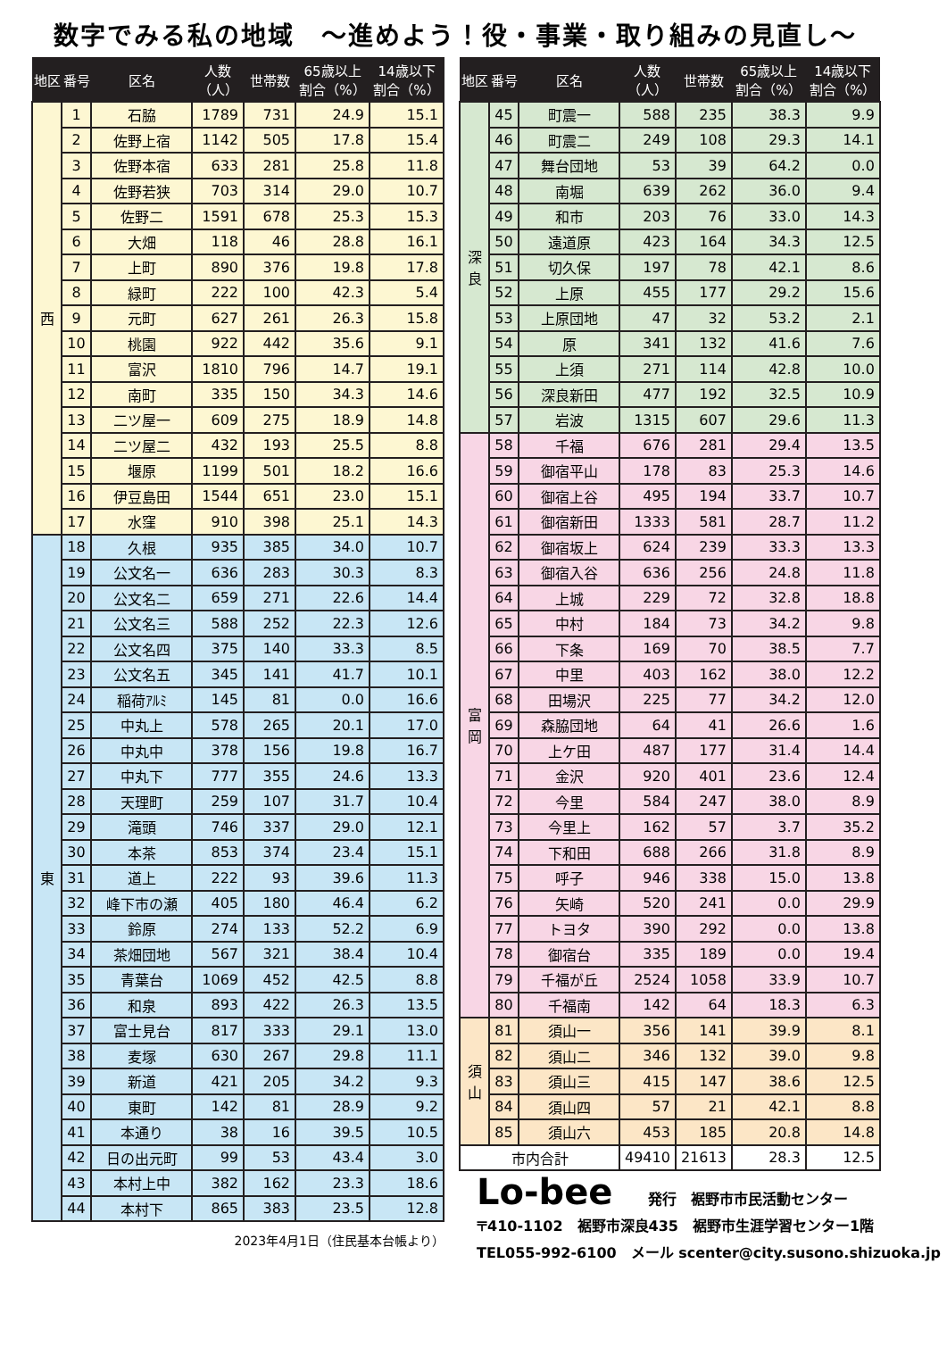数字でみる私の地域　～進めよう！役・事業・取り組みの見直し～
| 地区 | 番号 | 区名 | 人数 （人） | 世帯数 | 65歳以上 割合（%） | 14歳以下 割合（%） |
| --- | --- | --- | --- | --- | --- | --- |
| 西 | 1 | 石脇 | 1789 | 731 | 24.9 | 15.1 |
| | 2 | 佐野上宿 | 1142 | 505 | 17.8 | 15.4 |
| | 3 | 佐野本宿 | 633 | 281 | 25.8 | 11.8 |
| | 4 | 佐野若狭 | 703 | 314 | 29.0 | 10.7 |
| | 5 | 佐野二 | 1591 | 678 | 25.3 | 15.3 |
| | 6 | 大畑 | 118 | 46 | 28.8 | 16.1 |
| | 7 | 上町 | 890 | 376 | 19.8 | 17.8 |
| | 8 | 緑町 | 222 | 100 | 42.3 | 5.4 |
| | 9 | 元町 | 627 | 261 | 26.3 | 15.8 |
| | 10 | 桃園 | 922 | 442 | 35.6 | 9.1 |
| | 11 | 富沢 | 1810 | 796 | 14.7 | 19.1 |
| | 12 | 南町 | 335 | 150 | 34.3 | 14.6 |
| | 13 | 二ツ屋一 | 609 | 275 | 18.9 | 14.8 |
| | 14 | 二ツ屋二 | 432 | 193 | 25.5 | 8.8 |
| | 15 | 堰原 | 1199 | 501 | 18.2 | 16.6 |
| | 16 | 伊豆島田 | 1544 | 651 | 23.0 | 15.1 |
| | 17 | 水窪 | 910 | 398 | 25.1 | 14.3 |
| 東 | 18 | 久根 | 935 | 385 | 34.0 | 10.7 |
| | 19 | 公文名一 | 636 | 283 | 30.3 | 8.3 |
| | 20 | 公文名二 | 659 | 271 | 22.6 | 14.4 |
| | 21 | 公文名三 | 588 | 252 | 22.3 | 12.6 |
| | 22 | 公文名四 | 375 | 140 | 33.3 | 8.5 |
| | 23 | 公文名五 | 345 | 141 | 41.7 | 10.1 |
| | 24 | 稲荷ｱﾙﾐ | 145 | 81 | 0.0 | 16.6 |
| | 25 | 中丸上 | 578 | 265 | 20.1 | 17.0 |
| | 26 | 中丸中 | 378 | 156 | 19.8 | 16.7 |
| | 27 | 中丸下 | 777 | 355 | 24.6 | 13.3 |
| | 28 | 天理町 | 259 | 107 | 31.7 | 10.4 |
| | 29 | 滝頭 | 746 | 337 | 29.0 | 12.1 |
| | 30 | 本茶 | 853 | 374 | 23.4 | 15.1 |
| | 31 | 道上 | 222 | 93 | 39.6 | 11.3 |
| | 32 | 峰下市の瀬 | 405 | 180 | 46.4 | 6.2 |
| | 33 | 鈴原 | 274 | 133 | 52.2 | 6.9 |
| | 34 | 茶畑団地 | 567 | 321 | 38.4 | 10.4 |
| | 35 | 青葉台 | 1069 | 452 | 42.5 | 8.8 |
| | 36 | 和泉 | 893 | 422 | 26.3 | 13.5 |
| | 37 | 富士見台 | 817 | 333 | 29.1 | 13.0 |
| | 38 | 麦塚 | 630 | 267 | 29.8 | 11.1 |
| | 39 | 新道 | 421 | 205 | 34.2 | 9.3 |
| | 40 | 東町 | 142 | 81 | 28.9 | 9.2 |
| | 41 | 本通り | 38 | 16 | 39.5 | 10.5 |
| | 42 | 日の出元町 | 99 | 53 | 43.4 | 3.0 |
| | 43 | 本村上中 | 382 | 162 | 23.3 | 18.6 |
| | 44 | 本村下 | 865 | 383 | 23.5 | 12.8 |
2023年4月1日（住民基本台帳より）
| 地区 | 番号 | 区名 | 人数 （人） | 世帯数 | 65歳以上 割合（%） | 14歳以下 割合（%） |
| --- | --- | --- | --- | --- | --- | --- |
| 深 良 | 45 | 町震一 | 588 | 235 | 38.3 | 9.9 |
| | 46 | 町震二 | 249 | 108 | 29.3 | 14.1 |
| | 47 | 舞台団地 | 53 | 39 | 64.2 | 0.0 |
| | 48 | 南堀 | 639 | 262 | 36.0 | 9.4 |
| | 49 | 和市 | 203 | 76 | 33.0 | 14.3 |
| | 50 | 遠道原 | 423 | 164 | 34.3 | 12.5 |
| | 51 | 切久保 | 197 | 78 | 42.1 | 8.6 |
| | 52 | 上原 | 455 | 177 | 29.2 | 15.6 |
| | 53 | 上原団地 | 47 | 32 | 53.2 | 2.1 |
| | 54 | 原 | 341 | 132 | 41.6 | 7.6 |
| | 55 | 上須 | 271 | 114 | 42.8 | 10.0 |
| | 56 | 深良新田 | 477 | 192 | 32.5 | 10.9 |
| | 57 | 岩波 | 1315 | 607 | 29.6 | 11.3 |
| 富 岡 | 58 | 千福 | 676 | 281 | 29.4 | 13.5 |
| | 59 | 御宿平山 | 178 | 83 | 25.3 | 14.6 |
| | 60 | 御宿上谷 | 495 | 194 | 33.7 | 10.7 |
| | 61 | 御宿新田 | 1333 | 581 | 28.7 | 11.2 |
| | 62 | 御宿坂上 | 624 | 239 | 33.3 | 13.3 |
| | 63 | 御宿入谷 | 636 | 256 | 24.8 | 11.8 |
| | 64 | 上城 | 229 | 72 | 32.8 | 18.8 |
| | 65 | 中村 | 184 | 73 | 34.2 | 9.8 |
| | 66 | 下条 | 169 | 70 | 38.5 | 7.7 |
| | 67 | 中里 | 403 | 162 | 38.0 | 12.2 |
| | 68 | 田場沢 | 225 | 77 | 34.2 | 12.0 |
| | 69 | 森脇団地 | 64 | 41 | 26.6 | 1.6 |
| | 70 | 上ケ田 | 487 | 177 | 31.4 | 14.4 |
| | 71 | 金沢 | 920 | 401 | 23.6 | 12.4 |
| | 72 | 今里 | 584 | 247 | 38.0 | 8.9 |
| | 73 | 今里上 | 162 | 57 | 3.7 | 35.2 |
| | 74 | 下和田 | 688 | 266 | 31.8 | 8.9 |
| | 75 | 呼子 | 946 | 338 | 15.0 | 13.8 |
| | 76 | 矢崎 | 520 | 241 | 0.0 | 29.9 |
| | 77 | トヨタ | 390 | 292 | 0.0 | 13.8 |
| | 78 | 御宿台 | 335 | 189 | 0.0 | 19.4 |
| | 79 | 千福が丘 | 2524 | 1058 | 33.9 | 10.7 |
| | 80 | 千福南 | 142 | 64 | 18.3 | 6.3 |
| 須 山 | 81 | 須山一 | 356 | 141 | 39.9 | 8.1 |
| | 82 | 須山二 | 346 | 132 | 39.0 | 9.8 |
| | 83 | 須山三 | 415 | 147 | 38.6 | 12.5 |
| | 84 | 須山四 | 57 | 21 | 42.1 | 8.8 |
| | 85 | 須山六 | 453 | 185 | 20.8 | 14.8 |
| 市内合計 | | | 49410 | 21613 | 28.3 | 12.5 |
Lo-bee 発行　裾野市市民活動センター
〒410-1102　裾野市深良435　裾野市生涯学習センター1階
TEL055-992-6100　メール scenter@city.susono.shizuoka.jp